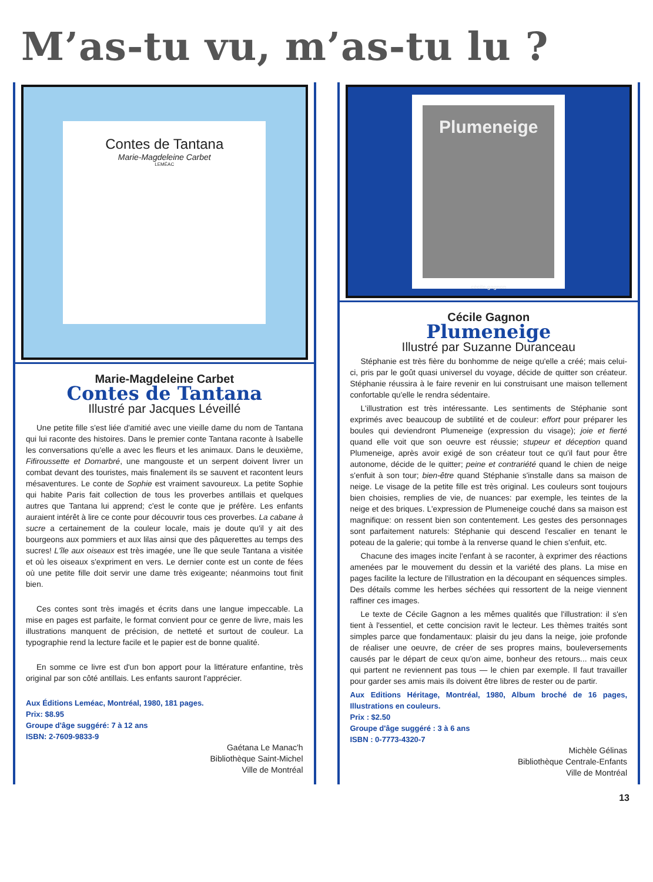M’as-tu vu, m’as-tu lu ?
Contes de Tantana
Marie-Magdeleine Carbet
LEMÉAC
Marie-Magdeleine Carbet
Contes de Tantana
Illustré par Jacques Léveillé
Une petite fille s'est liée d'amitié avec une vieille dame du nom de Tantana qui lui raconte des histoires. Dans le premier conte Tantana raconte à Isabelle les conversations qu'elle a avec les fleurs et les animaux. Dans le deuxième, Fifiroussette et Domarbré, une mangouste et un serpent doivent livrer un combat devant des touristes, mais finalement ils se sauvent et racontent leurs mésaventures. Le conte de Sophie est vraiment savoureux. La petite Sophie qui habite Paris fait collection de tous les proverbes antillais et quelques autres que Tantana lui apprend; c'est le conte que je préfère. Les enfants auraient intérêt à lire ce conte pour découvrir tous ces proverbes. La cabane à sucre a certainement de la couleur locale, mais je doute qu'il y ait des bourgeons aux pommiers et aux lilas ainsi que des pâquerettes au temps des sucres! L'île aux oiseaux est très imagée, une île que seule Tantana a visitée et où les oiseaux s'expriment en vers. Le dernier conte est un conte de fées où une petite fille doit servir une dame très exigeante; néanmoins tout finit bien.
Ces contes sont très imagés et écrits dans une langue impeccable. La mise en pages est parfaite, le format convient pour ce genre de livre, mais les illustrations manquent de précision, de netteté et surtout de couleur. La typographie rend la lecture facile et le papier est de bonne qualité.
En somme ce livre est d'un bon apport pour la littérature enfantine, très original par son côté antillais. Les enfants sauront l'apprécier.
Aux Éditions Leméac, Montréal, 1980, 181 pages.
Prix: $8.95
Groupe d'âge suggéré: 7 à 12 ans
ISBN: 2-7609-9833-9
Gaétana Le Manac'h
Bibliothèque Saint-Michel
Ville de Montréal
Plumeneige
cécile gagnon
Cécile Gagnon
Plumeneige
Illustré par Suzanne Duranceau
Stéphanie est très fière du bonhomme de neige qu'elle a créé; mais celui-ci, pris par le goût quasi universel du voyage, décide de quitter son créateur. Stéphanie réussira à le faire revenir en lui construisant une maison tellement confortable qu'elle le rendra sédentaire.
L'illustration est très intéressante. Les sentiments de Stéphanie sont exprimés avec beaucoup de subtilité et de couleur: effort pour préparer les boules qui deviendront Plumeneige (expression du visage); joie et fierté quand elle voit que son oeuvre est réussie; stupeur et déception quand Plumeneige, après avoir exigé de son créateur tout ce qu'il faut pour être autonome, décide de le quitter; peine et contrariété quand le chien de neige s'enfuit à son tour; bien-être quand Stéphanie s'installe dans sa maison de neige. Le visage de la petite fille est très original. Les couleurs sont toujours bien choisies, remplies de vie, de nuances: par exemple, les teintes de la neige et des briques. L'expression de Plumeneige couché dans sa maison est magnifique: on ressent bien son contentement. Les gestes des personnages sont parfaitement naturels: Stéphanie qui descend l'escalier en tenant le poteau de la galerie; qui tombe à la renverse quand le chien s'enfuit, etc.
Chacune des images incite l'enfant à se raconter, à exprimer des réactions amenées par le mouvement du dessin et la variété des plans. La mise en pages facilite la lecture de l'illustration en la découpant en séquences simples. Des détails comme les herbes séchées qui ressortent de la neige viennent raffiner ces images.
Le texte de Cécile Gagnon a les mêmes qualités que l'illustration: il s'en tient à l'essentiel, et cette concision ravit le lecteur. Les thèmes traités sont simples parce que fondamentaux: plaisir du jeu dans la neige, joie profonde de réaliser une oeuvre, de créer de ses propres mains, bouleversements causés par le départ de ceux qu'on aime, bonheur des retours... mais ceux qui partent ne reviennent pas tous — le chien par exemple. Il faut travailler pour garder ses amis mais ils doivent être libres de rester ou de partir.
Aux Editions Héritage, Montréal, 1980, Album broché de 16 pages, Illustrations en couleurs.
Prix : $2.50
Groupe d'âge suggéré : 3 à 6 ans
ISBN : 0-7773-4320-7
Michèle Gélinas
Bibliothèque Centrale-Enfants
Ville de Montréal
13